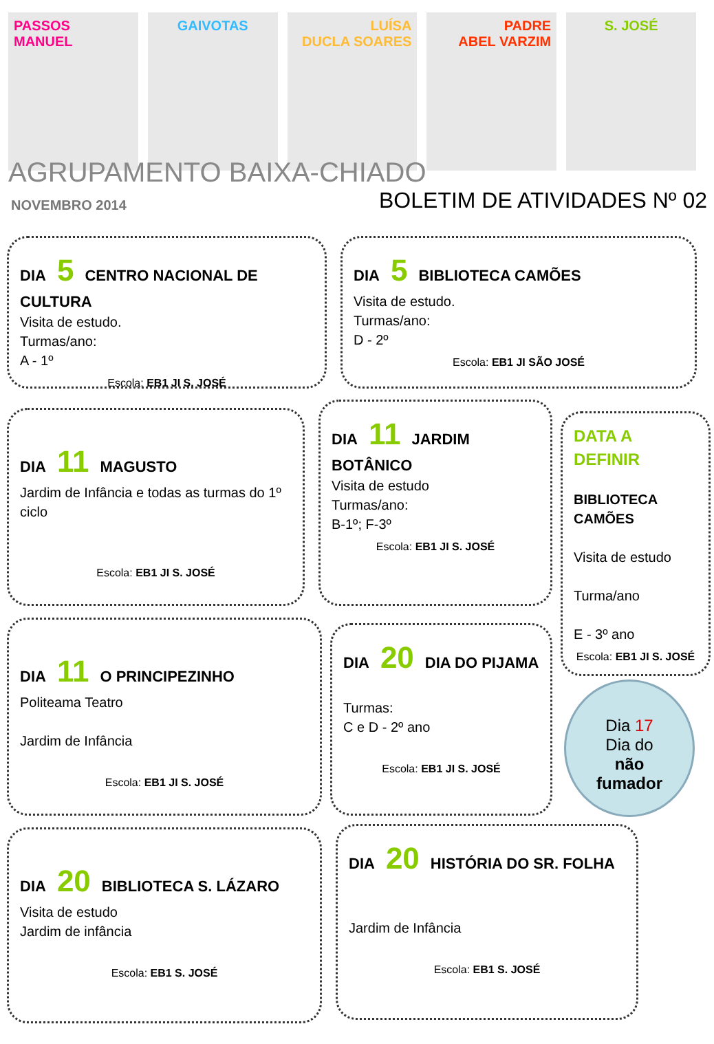PASSOS MANUEL GAIVOTAS LUÍSA
DUCLA SOARES
PADRE
ABEL VARZIM
S. JOSÉ
AGRUPAMENTO BAIXA-CHIADO
NOVEMBRO 2014 BOLETIM DE ATIVIDADES Nº 02
DIA 5 CENTRO NACIONAL DE CULTURA
Visita de estudo.
Turmas/ano:
A - 1º
Escola: EB1 JI S. JOSÉ
DIA 5 BIBLIOTECA CAMÕES
Visita de estudo.
Turmas/ano:
D - 2º
Escola: EB1 JI SÃO JOSÉ
DIA 11 MAGUSTO
Jardim de Infância e todas as turmas do 1º ciclo
Escola: EB1 JI S. JOSÉ
DIA 11 JARDIM BOTÂNICO
Visita de estudo
Turmas/ano:
B-1º; F-3º
Escola: EB1 JI S. JOSÉ
DATA A DEFINIR
BIBLIOTECA CAMÕES
Visita de estudo
Turma/ano
E - 3º ano
Escola: EB1 JI S. JOSÉ
DIA 11 O PRINCIPEZINHO
Politeama Teatro
Jardim de Infância
Escola: EB1 JI S. JOSÉ
DIA 20 DIA DO PIJAMA
Turmas:
C e D - 2º ano
Escola: EB1 JI S. JOSÉ
Dia 17
Dia do
não
fumador
DIA 20 BIBLIOTECA S. LÁZARO
Visita de estudo
Jardim de infância
Escola: EB1 S. JOSÉ
DIA 20 HISTÓRIA DO SR. FOLHA
Jardim de Infância
Escola: EB1 S. JOSÉ